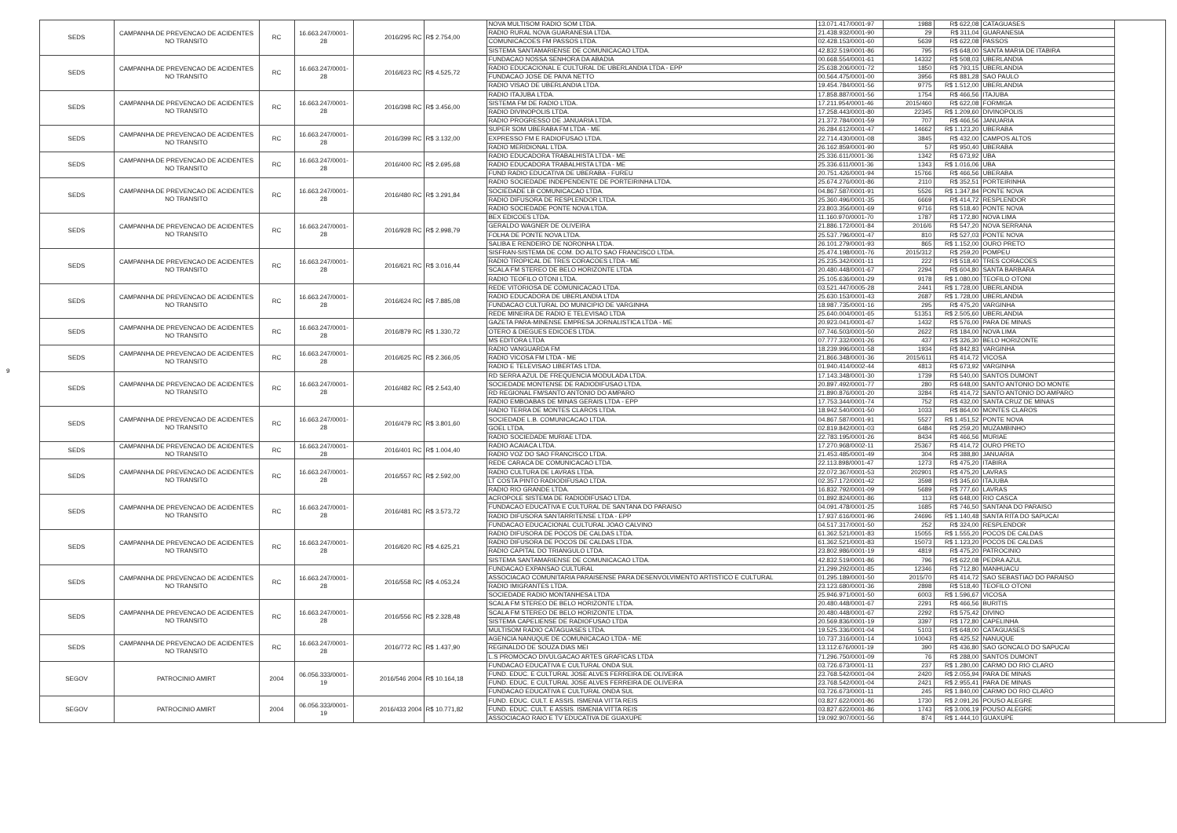| 9 | SEDS | CAMPANHA DE PREVENCAO DE ACIDENTES NO TRANSITO | RC | 16.663.247/0001-28 | 2016/295 RC | R$ 2.754,00 | NOVA MULTISOM RADIO SOM LTDA. | 13.071.417/0001-97 | 1988 | R$ 622,08 | CATAGUASES | |
| | | | | | | | RADIO RURAL NOVA GUARANESIA LTDA. | 21.438.932/0001-90 | 29 | R$ 311,04 | GUARANESIA | |
| | | | | | | | COMUNICACOES FM PASSOS LTDA. | 02.428.153/0001-60 | 5639 | R$ 622,08 | PASSOS | |
| | | | | | | | SISTEMA SANTAMARIENSE DE COMUNICACAO LTDA. | 42.832.519/0001-86 | 795 | R$ 648,00 | SANTA MARIA DE ITABIRA | |
| | SEDS | CAMPANHA DE PREVENCAO DE ACIDENTES NO TRANSITO | RC | 16.663.247/0001-28 | 2016/623 RC | R$ 4.525,72 | FUNDACAO NOSSA SENHORA DA ABADIA | 00.668.554/0001-61 | 14332 | R$ 508,03 | UBERLANDIA | |
| | | | | | | | RADIO EDUCACIONAL E CULTURAL DE UBERLANDIA LTDA - EPP | 25.638.206/0001-72 | 1850 | R$ 793,15 | UBERLANDIA | |
| | | | | | | | FUNDACAO JOSE DE PAIVA NETTO | 00.564.475/0001-00 | 3956 | R$ 881,28 | SAO PAULO | |
| | | | | | | | RADIO VISAO DE UBERLANDIA LTDA. | 19.454.784/0001-56 | 9775 | R$ 1.512,00 | UBERLANDIA | |
| | SEDS | CAMPANHA DE PREVENCAO DE ACIDENTES NO TRANSITO | RC | 16.663.247/0001-28 | 2016/398 RC | R$ 3.456,00 | RADIO ITAJUBA LTDA. | 17.858.887/0001-56 | 1754 | R$ 466,56 | ITAJUBA | |
| | | | | | | | SISTEMA FM DE RADIO LTDA. | 17.211.954/0001-46 | 2015/460 | R$ 622,08 | FORMIGA | |
| | | | | | | | RADIO DIVINOPOLIS LTDA. | 17.258.443/0001-80 | 22345 | R$ 1.209,60 | DIVINOPOLIS | |
| | | | | | | | RADIO PROGRESSO DE JANUARIA LTDA. | 21.372.784/0001-59 | 707 | R$ 466,56 | JANUARIA | |
| | SEDS | CAMPANHA DE PREVENCAO DE ACIDENTES NO TRANSITO | RC | 16.663.247/0001-28 | 2016/399 RC | R$ 3.132,00 | SUPER SOM UBERABA FM LTDA - ME | 26.284.612/0001-47 | 14662 | R$ 1.123,20 | UBERABA | |
| | | | | | | | EXPRESSO FM E RADIOFUSAO LTDA. | 22.714.430/0001-08 | 3845 | R$ 432,00 | CAMPOS ALTOS | |
| | | | | | | | RADIO MERIDIONAL LTDA. | 26.162.859/0001-90 | 57 | R$ 950,40 | UBERABA | |
| | SEDS | CAMPANHA DE PREVENCAO DE ACIDENTES NO TRANSITO | RC | 16.663.247/0001-28 | 2016/400 RC | R$ 2.695,68 | RADIO EDUCADORA TRABALHISTA LTDA - ME | 25.336.611/0001-36 | 1342 | R$ 673,92 | UBA | |
| | | | | | | | RADIO EDUCADORA TRABALHISTA LTDA - ME | 25.336.611/0001-36 | 1343 | R$ 1.016,06 | UBA | |
| | | | | | | | FUND RADIO EDUCATIVA DE UBERABA - FUREU | 20.751.426/0001-94 | 15766 | R$ 466,56 | UBERABA | |
| | SEDS | CAMPANHA DE PREVENCAO DE ACIDENTES NO TRANSITO | RC | 16.663.247/0001-28 | 2016/480 RC | R$ 3.291,84 | RADIO SOCIEDADE INDEPENDENTE DE PORTEIRINHA LTDA. | 25.674.276/0001-86 | 2110 | R$ 352,51 | PORTEIRINHA | |
| | | | | | | | SOCIEDADE LB COMUNICACAO LTDA. | 04.867.587/0001-91 | 5526 | R$ 1.347,84 | PONTE NOVA | |
| | | | | | | | RADIO DIFUSORA DE RESPLENDOR LTDA. | 25.360.496/0001-35 | 6669 | R$ 414,72 | RESPLENDOR | |
| | | | | | | | RADIO SOCIEDADE PONTE NOVA LTDA. | 23.803.356/0001-69 | 9716 | R$ 518,40 | PONTE NOVA | |
| | SEDS | CAMPANHA DE PREVENCAO DE ACIDENTES NO TRANSITO | RC | 16.663.247/0001-28 | 2016/928 RC | R$ 2.998,79 | BEX EDICOES LTDA. | 11.160.970/0001-70 | 1787 | R$ 172,80 | NOVA LIMA | |
| | | | | | | | GERALDO WAGNER DE OLIVEIRA | 21.886.172/0001-84 | 2016/6 | R$ 547,20 | NOVA SERRANA | |
| | | | | | | | FOLHA DE PONTE NOVA LTDA. | 25.537.796/0001-47 | 810 | R$ 527,03 | PONTE NOVA | |
| | | | | | | | SALIBA E RENDEIRO DE NORONHA LTDA. | 26.101.279/0001-93 | 865 | R$ 1.152,00 | OURO PRETO | |
| | SEDS | CAMPANHA DE PREVENCAO DE ACIDENTES NO TRANSITO | RC | 16.663.247/0001-28 | 2016/621 RC | R$ 3.016,44 | SISFRAN-SISTEMA DE COM. DO ALTO SAO FRANCISCO LTDA. | 25.474.198/0001-76 | 2015/312 | R$ 259,20 | POMPEU | |
| | | | | | | | RADIO TROPICAL DE TRES CORACOES LTDA - ME | 25.235.342/0001-11 | 222 | R$ 518,40 | TRES CORACOES | |
| | | | | | | | SCALA FM STEREO DE BELO HORIZONTE LTDA | 20.480.448/0001-67 | 2294 | R$ 604,80 | SANTA BARBARA | |
| | | | | | | | RADIO TEOFILO OTONI LTDA. | 25.105.636/0001-29 | 9178 | R$ 1.080,00 | TEOFILO OTONI | |
| | SEDS | CAMPANHA DE PREVENCAO DE ACIDENTES NO TRANSITO | RC | 16.663.247/0001-28 | 2016/624 RC | R$ 7.885,08 | REDE VITORIOSA DE COMUNICACAO LTDA. | 03.521.447/0005-28 | 2441 | R$ 1.728,00 | UBERLANDIA | |
| | | | | | | | RADIO EDUCADORA DE UBERLANDIA LTDA | 25.630.153/0001-43 | 2687 | R$ 1.728,00 | UBERLANDIA | |
| | | | | | | | FUNDACAO CULTURAL DO MUNICIPIO DE VARGINHA | 18.987.735/0001-16 | 295 | R$ 475,20 | VARGINHA | |
| | | | | | | | REDE MINEIRA DE RADIO E TELEVISAO LTDA | 25.640.004/0001-65 | 51351 | R$ 2.505,60 | UBERLANDIA | |
| | SEDS | CAMPANHA DE PREVENCAO DE ACIDENTES NO TRANSITO | RC | 16.663.247/0001-28 | 2016/879 RC | R$ 1.330,72 | GAZETA PARA-MINENSE EMPRESA JORNALISTICA LTDA - ME | 20.923.041/0001-67 | 1432 | R$ 576,00 | PARA DE MINAS | |
| | | | | | | | OTERO & DIEGUES EDICOES LTDA. | 07.746.503/0001-50 | 2622 | R$ 184,00 | NOVA LIMA | |
| | | | | | | | MS EDITORA LTDA | 07.777.332/0001-26 | 437 | R$ 326,30 | BELO HORIZONTE | |
| | SEDS | CAMPANHA DE PREVENCAO DE ACIDENTES NO TRANSITO | RC | 16.663.247/0001-28 | 2016/625 RC | R$ 2.366,05 | RADIO VANGUARDA FM | 18.239.996/0001-58 | 1934 | R$ 842,83 | VARGINHA | |
| | | | | | | | RADIO VICOSA FM LTDA - ME | 21.866.348/0001-36 | 2015/611 | R$ 414,72 | VICOSA | |
| | | | | | | | RADIO E TELEVISAO LIBERTAS LTDA. | 01.940.414/0002-44 | 4813 | R$ 673,92 | VARGINHA | |
| | SEDS | CAMPANHA DE PREVENCAO DE ACIDENTES NO TRANSITO | RC | 16.663.247/0001-28 | 2016/482 RC | R$ 2.543,40 | RD SERRA AZUL DE FREQUENCIA MODULADA LTDA. | 17.143.348/0001-30 | 1739 | R$ 540,00 | SANTOS DUMONT | |
| | | | | | | | SOCIEDADE MONTENSE DE RADIODIFUSAO LTDA. | 20.897.492/0001-77 | 280 | R$ 648,00 | SANTO ANTONIO DO MONTE | |
| | | | | | | | RD REGIONAL FM/SANTO ANTONIO DO AMPARO | 21.890.876/0001-20 | 3284 | R$ 414,72 | SANTO ANTONIO DO AMPARO | |
| | | | | | | | RADIO EMBOABAS DE MINAS GERAIS LTDA - EPP | 17.753.344/0001-74 | 752 | R$ 432,00 | SANTA CRUZ DE MINAS | |
| | SEDS | CAMPANHA DE PREVENCAO DE ACIDENTES NO TRANSITO | RC | 16.663.247/0001-28 | 2016/479 RC | R$ 3.801,60 | RADIO TERRA DE MONTES CLAROS LTDA. | 18.942.540/0001-50 | 1033 | R$ 864,00 | MONTES CLAROS | |
| | | | | | | | SOCIEDADE L.B. COMUNICACAO LTDA. | 04.867.587/0001-91 | 5527 | R$ 1.451,52 | PONTE NOVA | |
| | | | | | | | GOEL LTDA. | 02.819.842/0001-03 | 6484 | R$ 259,20 | MUZAMBINHO | |
| | | | | | | | RADIO SOCIEDADE MURIAE LTDA. | 22.783.195/0001-26 | 8434 | R$ 466,56 | MURIAE | |
| | SEDS | CAMPANHA DE PREVENCAO DE ACIDENTES NO TRANSITO | RC | 16.663.247/0001-28 | 2016/401 RC | R$ 1.004,40 | RADIO ACAIACA LTDA. | 17.270.968/0002-11 | 25367 | R$ 414,72 | OURO PRETO | |
| | | | | | | | RADIO VOZ DO SAO FRANCISCO LTDA. | 21.453.485/0001-49 | 304 | R$ 388,80 | JANUARIA | |
| | SEDS | CAMPANHA DE PREVENCAO DE ACIDENTES NO TRANSITO | RC | 16.663.247/0001-28 | 2016/557 RC | R$ 2.592,00 | REDE CARACA DE COMUNICACAO LTDA. | 22.113.898/0001-47 | 1273 | R$ 475,20 | ITABIRA | |
| | | | | | | | RADIO CULTURA DE LAVRAS LTDA. | 22.072.367/0001-53 | 202901 | R$ 475,20 | LAVRAS | |
| | | | | | | | LT COSTA PINTO RADIODIFUSAO LTDA. | 02.357.172/0001-42 | 3598 | R$ 345,60 | ITAJUBA | |
| | | | | | | | RADIO RIO GRANDE LTDA. | 16.832.792/0001-09 | 5689 | R$ 777,60 | LAVRAS | |
| | SEDS | CAMPANHA DE PREVENCAO DE ACIDENTES NO TRANSITO | RC | 16.663.247/0001-28 | 2016/481 RC | R$ 3.573,72 | ACROPOLE SISTEMA DE RADIODIFUSAO LTDA. | 01.892.824/0001-86 | 113 | R$ 648,00 | RIO CASCA | |
| | | | | | | | FUNDACAO EDUCATIVA E CULTURAL DE SANTANA DO PARAISO | 04.091.478/0001-25 | 1685 | R$ 746,50 | SANTANA DO PARAISO | |
| | | | | | | | RADIO DIFUSORA SANTARRITENSE LTDA - EPP | 17.937.616/0001-96 | 24696 | R$ 1.140,48 | SANTA RITA DO SAPUCAI | |
| | | | | | | | FUNDACAO EDUCACIONAL CULTURAL JOAO CALVINO | 04.517.317/0001-50 | 252 | R$ 324,00 | RESPLENDOR | |
| | SEDS | CAMPANHA DE PREVENCAO DE ACIDENTES NO TRANSITO | RC | 16.663.247/0001-28 | 2016/620 RC | R$ 4.625,21 | RADIO DIFUSORA DE POCOS DE CALDAS LTDA. | 61.362.521/0001-83 | 15055 | R$ 1.555,20 | POCOS DE CALDAS | |
| | | | | | | | RADIO DIFUSORA DE POCOS DE CALDAS LTDA. | 61.362.521/0001-83 | 15073 | R$ 1.123,20 | POCOS DE CALDAS | |
| | | | | | | | RADIO CAPITAL DO TRIANGULO LTDA. | 23.802.986/0001-19 | 4819 | R$ 475,20 | PATROCINIO | |
| | | | | | | | SISTEMA SANTAMARIENSE DE COMUNICACAO LTDA. | 42.832.519/0001-86 | 796 | R$ 622,08 | PEDRA AZUL | |
| | SEDS | CAMPANHA DE PREVENCAO DE ACIDENTES NO TRANSITO | RC | 16.663.247/0001-28 | 2016/558 RC | R$ 4.053,24 | FUNDACAO EXPANSAO CULTURAL | 21.299.292/0001-85 | 12346 | R$ 712,80 | MANHUACU | |
| | | | | | | | ASSOCIACAO COMUNITARIA PARAISENSE PARA DESENVOLVIMENTO ARTISTICO E CULTURAL | 01.295.189/0001-50 | 2015/70 | R$ 414,72 | SAO SEBASTIAO DO PARAISO | |
| | | | | | | | RADIO IMIGRANTES LTDA. | 23.123.680/0001-36 | 2898 | R$ 518,40 | TEOFILO OTONI | |
| | | | | | | | SOCIEDADE RADIO MONTANHESA LTDA | 25.946.971/0001-50 | 6003 | R$ 1.596,67 | VICOSA | |
| | SEDS | CAMPANHA DE PREVENCAO DE ACIDENTES NO TRANSITO | RC | 16.663.247/0001-28 | 2016/556 RC | R$ 2.328,48 | SCALA FM STEREO DE BELO HORIZONTE LTDA. | 20.480.448/0001-67 | 2291 | R$ 466,56 | BURITIS | |
| | | | | | | | SCALA FM STEREO DE BELO HORIZONTE LTDA. | 20.480.448/0001-67 | 2292 | R$ 575,42 | DIVINO | |
| | | | | | | | SISTEMA CAPELIENSE DE RADIOFUSAO LTDA | 20.569.836/0001-19 | 3397 | R$ 172,80 | CAPELINHA | |
| | | | | | | | MULTISOM RADIO CATAGUASES LTDA. | 19.525.336/0001-04 | 5103 | R$ 648,00 | CATAGUASES | |
| | SEDS | CAMPANHA DE PREVENCAO DE ACIDENTES NO TRANSITO | RC | 16.663.247/0001-28 | 2016/772 RC | R$ 1.437,90 | AGENCIA NANUQUE DE COMUNICACAO LTDA - ME | 10.737.316/0001-14 | 10043 | R$ 425,52 | NANUQUE | |
| | | | | | | | REGINALDO DE SOUZA DIAS MEI | 13.112.676/0001-19 | 390 | R$ 436,80 | SAO GONCALO DO SAPUCAI | |
| | | | | | | | L.S PROMOCAO DIVULGACAO ARTES GRAFICAS LTDA | 71.296.750/0001-09 | 76 | R$ 288,00 | SANTOS DUMONT | |
| | SEGOV | PATROCINIO AMIRT | 2004 | 06.056.333/0001-19 | 2016/546 2004 | R$ 10.164,18 | FUNDACAO EDUCATIVA E CULTURAL ONDA SUL | 03.726.673/0001-11 | 237 | R$ 1.280,00 | CARMO DO RIO CLARO | |
| | | | | | | | FUND. EDUC. E CULTURAL JOSE ALVES FERREIRA DE OLIVEIRA | 23.768.542/0001-04 | 2420 | R$ 2.055,94 | PARA DE MINAS | |
| | | | | | | | FUND. EDUC. E CULTURAL JOSE ALVES FERREIRA DE OLIVEIRA | 23.768.542/0001-04 | 2421 | R$ 2.955,41 | PARA DE MINAS | |
| | | | | | | | FUNDACAO EDUCATIVA E CULTURAL ONDA SUL | 03.726.673/0001-11 | 245 | R$ 1.840,00 | CARMO DO RIO CLARO | |
| | SEGOV | PATROCINIO AMIRT | 2004 | 06.056.333/0001-19 | 2016/433 2004 | R$ 10.771,82 | FUND. EDUC. CULT. E ASSIS. ISMENIA VITTA REIS | 03.827.622/0001-86 | 1730 | R$ 2.091,26 | POUSO ALEGRE | |
| | | | | | | | FUND. EDUC. CULT. E ASSIS. ISMENIA VITTA REIS | 03.827.622/0001-86 | 1743 | R$ 3.006,19 | POUSO ALEGRE | |
| | | | | | | | ASSOCIACAO RAIO E TV EDUCATIVA DE GUAXUPE | 19.092.907/0001-56 | 874 | R$ 1.444,10 | GUAXUPE | |